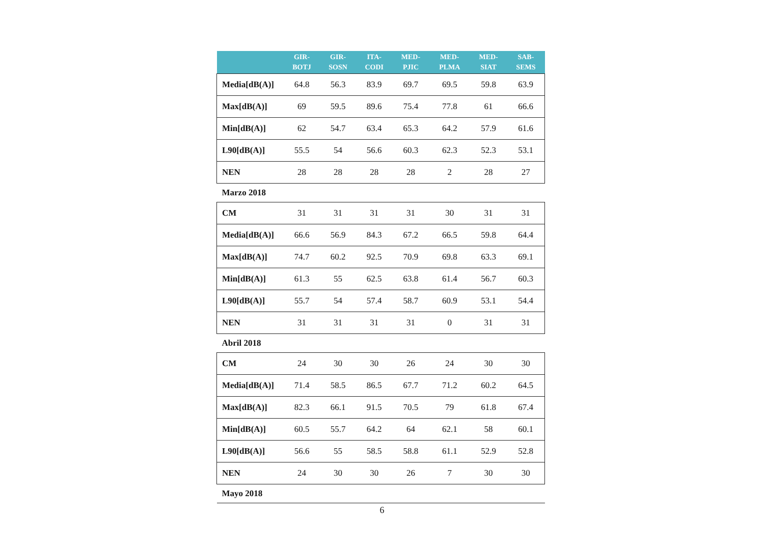| | GIR- BOTJ | GIR- SOSN | ITA- CODI | MED- PJIC | MED- PLMA | MED- SIAT | SAB- SEMS |
| --- | --- | --- | --- | --- | --- | --- | --- |
| Media[dB(A)] | 64.8 | 56.3 | 83.9 | 69.7 | 69.5 | 59.8 | 63.9 |
| Max[dB(A)] | 69 | 59.5 | 89.6 | 75.4 | 77.8 | 61 | 66.6 |
| Min[dB(A)] | 62 | 54.7 | 63.4 | 65.3 | 64.2 | 57.9 | 61.6 |
| L90[dB(A)] | 55.5 | 54 | 56.6 | 60.3 | 62.3 | 52.3 | 53.1 |
| NEN | 28 | 28 | 28 | 28 | 2 | 28 | 27 |
| Marzo 2018 | | | | | | | |
| CM | 31 | 31 | 31 | 31 | 30 | 31 | 31 |
| Media[dB(A)] | 66.6 | 56.9 | 84.3 | 67.2 | 66.5 | 59.8 | 64.4 |
| Max[dB(A)] | 74.7 | 60.2 | 92.5 | 70.9 | 69.8 | 63.3 | 69.1 |
| Min[dB(A)] | 61.3 | 55 | 62.5 | 63.8 | 61.4 | 56.7 | 60.3 |
| L90[dB(A)] | 55.7 | 54 | 57.4 | 58.7 | 60.9 | 53.1 | 54.4 |
| NEN | 31 | 31 | 31 | 31 | 0 | 31 | 31 |
| Abril 2018 | | | | | | | |
| CM | 24 | 30 | 30 | 26 | 24 | 30 | 30 |
| Media[dB(A)] | 71.4 | 58.5 | 86.5 | 67.7 | 71.2 | 60.2 | 64.5 |
| Max[dB(A)] | 82.3 | 66.1 | 91.5 | 70.5 | 79 | 61.8 | 67.4 |
| Min[dB(A)] | 60.5 | 55.7 | 64.2 | 64 | 62.1 | 58 | 60.1 |
| L90[dB(A)] | 56.6 | 55 | 58.5 | 58.8 | 61.1 | 52.9 | 52.8 |
| NEN | 24 | 30 | 30 | 26 | 7 | 30 | 30 |
| Mayo 2018 | | | | | | | |
6